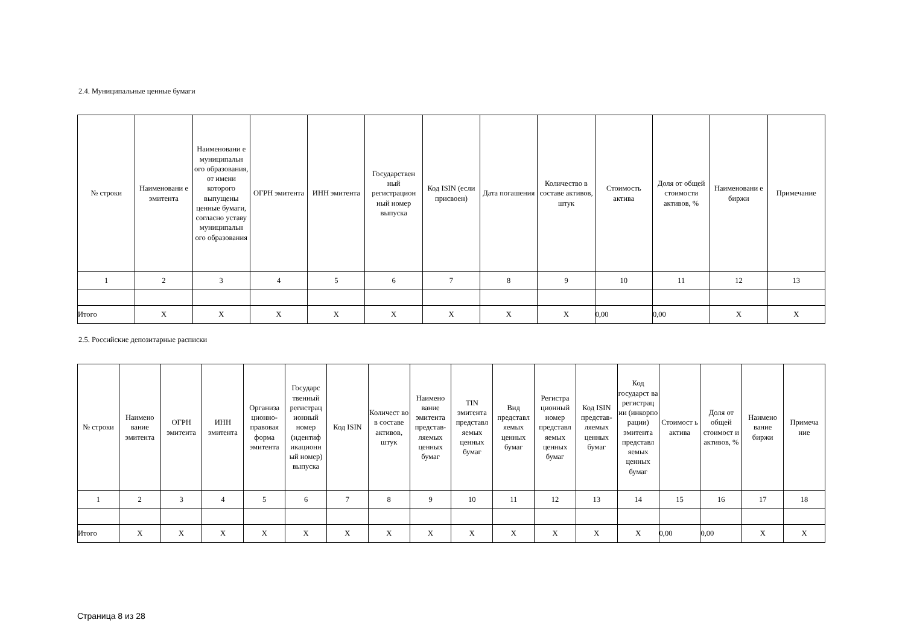2.4. Муниципальные ценные бумаги
| № строки | Наименовани е эмитента | Наименовани е муниципальн ого образования, от имени которого выпущены ценные бумаги, согласно уставу муниципальн ого образования | ОГРН эмитента | ИНН эмитента | Государствен ный регистрацион ный номер выпуска | Код ISIN (если присвоен) | Дата погашения | Количество в составе активов, штук | Стоимость актива | Доля от общей стоимости активов, % | Наименовани е биржи | Примечание |
| --- | --- | --- | --- | --- | --- | --- | --- | --- | --- | --- | --- | --- |
| 1 | 2 | 3 | 4 | 5 | 6 | 7 | 8 | 9 | 10 | 11 | 12 | 13 |
| Итого | X | X | X | X | X | X | X | X | 0,00 | 0,00 | X | X |
2.5. Российские депозитарные расписки
| № строки | Наимено вание эмитента | ОГРН эмитента | ИНН эмитента | Организа ционно-правовая форма эмитента | Государс твенный регистрац ионный номер (идентиф икационн ый номер) выпуска | Код ISIN | Количест во в составе активов, штук | Наимено вание эмитента представ-ляемых ценных бумаг | TIN эмитента представл яемых ценных бумаг | Вид представл яемых ценных бумаг | Регистра ционный номер представл яемых ценных бумаг | Код ISIN представ-ляемых ценных бумаг | Код государст ва регистрац ии (инкорпо рации) эмитента представл яемых ценных бумаг | Стоимост ь актива | Доля от общей стоимост и активов, % | Наимено вание биржи | Примеча ние |
| --- | --- | --- | --- | --- | --- | --- | --- | --- | --- | --- | --- | --- | --- | --- | --- | --- | --- |
| 1 | 2 | 3 | 4 | 5 | 6 | 7 | 8 | 9 | 10 | 11 | 12 | 13 | 14 | 15 | 16 | 17 | 18 |
| Итого | X | X | X | X | X | X | X | X | X | X | X | X | X | 0,00 | 0,00 | X | X |
Страница 8 из 28